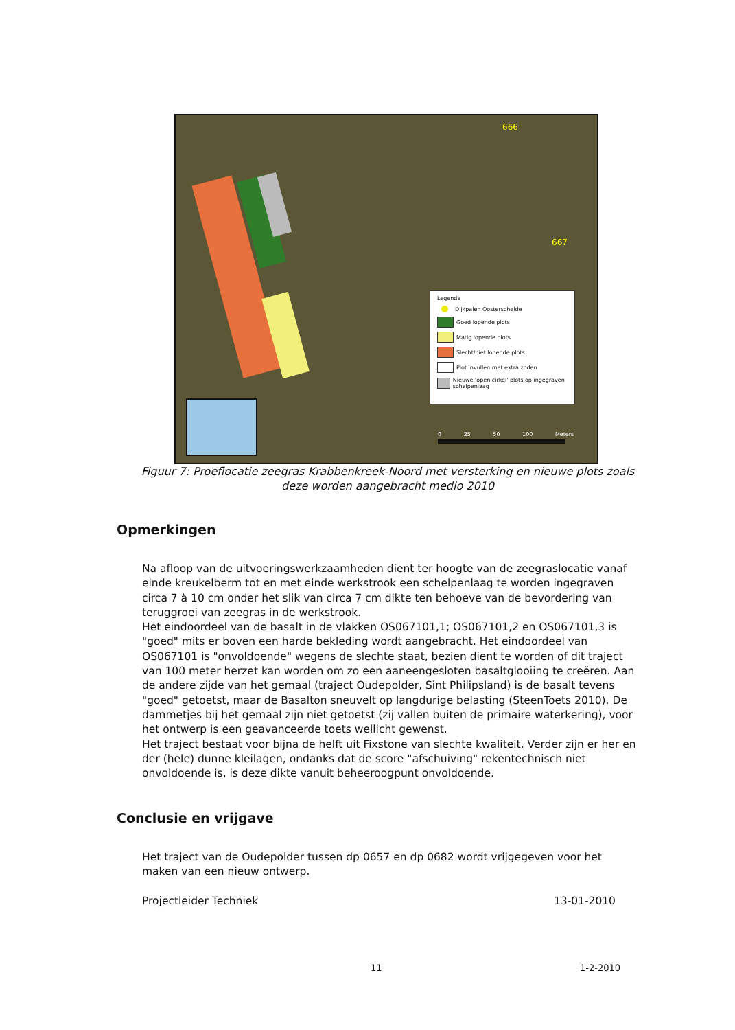666
667
Legenda
Dijkpalen Oosterschelde
Goed lopende plots
Matig lopende plots
Slecht/niet lopende plots
Plot invullen met extra zoden
Nieuwe 'open cirkel' plots op ingegraven schelpenlaag
0 25 50 100 Meters
Figuur 7: Proeflocatie zeegras Krabbenkreek-Noord met versterking en nieuwe plots zoals deze worden aangebracht medio 2010
Opmerkingen
Na afloop van de uitvoeringswerkzaamheden dient ter hoogte van de zeegraslocatie vanaf einde kreukelberm tot en met einde werkstrook een schelpenlaag te worden ingegraven circa 7 à 10 cm onder het slik van circa 7 cm dikte ten behoeve van de bevordering van teruggroei van zeegras in de werkstrook.
Het eindoordeel van de basalt in de vlakken OS067101,1; OS067101,2 en OS067101,3 is "goed" mits er boven een harde bekleding wordt aangebracht. Het eindoordeel van OS067101 is "onvoldoende" wegens de slechte staat, bezien dient te worden of dit traject van 100 meter herzet kan worden om zo een aaneengesloten basaltglooiing te creëren. Aan de andere zijde van het gemaal (traject Oudepolder, Sint Philipsland) is de basalt tevens "goed" getoetst, maar de Basalton sneuvelt op langdurige belasting (SteenToets 2010). De dammetjes bij het gemaal zijn niet getoetst (zij vallen buiten de primaire waterkering), voor het ontwerp is een geavanceerde toets wellicht gewenst.
Het traject bestaat voor bijna de helft uit Fixstone van slechte kwaliteit. Verder zijn er her en der (hele) dunne kleilagen, ondanks dat de score "afschuiving" rekentechnisch niet onvoldoende is, is deze dikte vanuit beheeroogpunt onvoldoende.
Conclusie en vrijgave
Het traject van de Oudepolder tussen dp 0657 en dp 0682 wordt vrijgegeven voor het maken van een nieuw ontwerp.
Projectleider Techniek 13-01-2010
11 1-2-2010